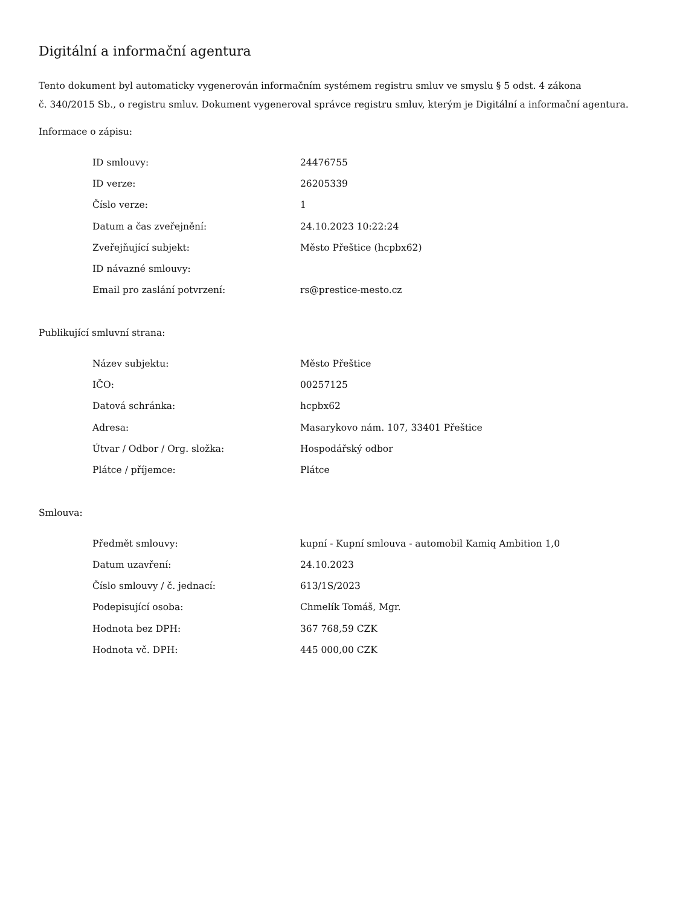Digitální a informační agentura
Tento dokument byl automaticky vygenerován informačním systémem registru smluv ve smyslu § 5 odst. 4 zákona
č. 340/2015 Sb., o registru smluv. Dokument vygeneroval správce registru smluv, kterým je Digitální a informační agentura.
Informace o zápisu:
| ID smlouvy: | 24476755 |
| ID verze: | 26205339 |
| Číslo verze: | 1 |
| Datum a čas zveřejnění: | 24.10.2023 10:22:24 |
| Zveřejňující subjekt: | Město Přeštice (hcpbx62) |
| ID návazné smlouvy: | |
| Email pro zaslání potvrzení: | rs@prestice-mesto.cz |
Publikující smluvní strana:
| Název subjektu: | Město Přeštice |
| IČO: | 00257125 |
| Datová schránka: | hcpbx62 |
| Adresa: | Masarykovo nám. 107, 33401 Přeštice |
| Útvar / Odbor / Org. složka: | Hospodářský odbor |
| Plátce / příjemce: | Plátce |
Smlouva:
| Předmět smlouvy: | kupní - Kupní smlouva - automobil Kamiq Ambition 1,0 |
| Datum uzavření: | 24.10.2023 |
| Číslo smlouvy / č. jednací: | 613/1S/2023 |
| Podepisující osoba: | Chmelík Tomáš, Mgr. |
| Hodnota bez DPH: | 367 768,59 CZK |
| Hodnota vč. DPH: | 445 000,00 CZK |